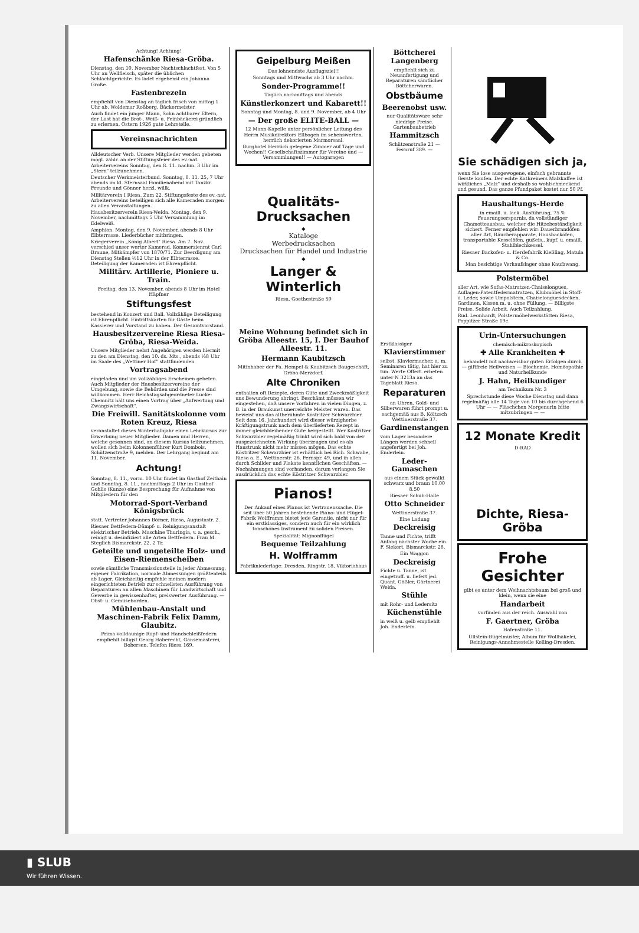Achtung! Achtung!
Hafenschänke Riesa-Gröba.
Dienstag, den 10. November Nachtschlachtfest. Von 5 Uhr an Wellfleisch, später die üblichen Schlachtgerichte. Es ladet ergebenst ein Johanna Große.
Fastenbrezeln
empfiehlt von Dienstag an täglich frisch von mittag 1 Uhr ab. Woldemar Roßberg, Bäckermeister.
Auch findet ein junger Mann, Sohn achtbarer Eltern, der Lust hat die Brot-, Weiß- u. Feinbäckerei gründlich zu erlernen, Ostern 1926 gute Lehrstelle.
Vereinsnachrichten
Alldeutscher Verb. Unsere Mitglieder werden gebeten mögl. zahlr. an der Stiftungsfeier des ev.-nat. Arbeitervereins Sonntag, den 8. 11. nachm. 3 Uhr im „Stern" teilzunehmen.
Deutscher Werkmeisterbund. Sonntag, 8. 11. 25, 7 Uhr abends im kl. Sternsaal Familienabend mit Tanzkr. Freunde und Gönner herzl. willk.
Militärverein I Riesa. Zum 22. Stiftungsfeste des ev.-nat. Arbeitervereins beteiligen sich alle Kameraden morgen zu allen Veranstaltungen.
Hausbesitzerverein Riesa-Weida. Montag, den 9. November, nachmittags 5 Uhr Versammlung im Edelweiß.
Amphion. Montag, den 9. November, abends 8 Uhr Elbterrasse. Liederbücher mitbringen.
Kriegerverein „König Albert" Riesa. Am 7. Nov. verschied unser werter Kamerad, Kommerzienrat Carl Braune, Mitkämpfer von 1870/71. Zur Beerdigung am Dienstag Stellen ½12 Uhr in der Elbterrasse. Beteiligung der Kameraden ist Ehrenpflicht.
Militärv. Artillerie, Pioniere u. Train.
Freitag, den 13. November, abends 8 Uhr im Hotel Häpfner
Stiftungsfest
bestehend in Konzert und Ball. Vollzählige Beteiligung ist Ehrenpflicht. Eintrittskarten für Gäste beim Kassierer und Vorstand zu haben. Der Gesamtvorstand.
Hausbesitzervereine Riesa Riesa-Gröba, Riesa-Weida.
Unsere Mitglieder nebst Angehörigen werden hiermit zu den am Dienstag, den 10. ds. Mts., abends ½8 Uhr im Saale des „Wettiner Hof" stattfindenden
Vortragsabend
eingeladen und um vollzähliges Erscheinen gebeten. Auch Mitglieder der Hausbesitzervereine der Umgebung, sowie die Behörden und die Presse sind willkommen. Herr Reichstagsabgeordneter Lucke-Chemnitz hält uns einen Vortrag über „Aufwertung und Zwangswirtschaft".
Die Freiwill. Sanitätskolonne vom Roten Kreuz, Riesa
veranstaltet dieses Winterhalbjahr einen Lehrkursus zur Erwerbung neuer Mitglieder. Damen und Herren, welche gesonnen sind, an diesem Kursus teilzunehmen, wollen sich beim Kolonnenführer Kurt Dombois, Schützenstraße 9, melden. Der Lehrgang beginnt am 11. November.
Achtung!
Sonntag, 8. 11., vorm. 10 Uhr findet im Gasthof Zeithain und Sonntag, 8. 11., nachmittags 2 Uhr im Gasthof Gohlis (Kunze) eine Besprechung für Aufnahme von Mitgliedern für den
Motorrad-Sport-Verband Königsbrück
statt. Vertreter Johannes Börner, Riesa, Augustastr. 2.
Riesaer Bettfedern-Dämpf- u. Reinigungsanstalt elektrischer Betrieb. Maschine Thuringia, v. a. gesch., reinigt u. desinfiziert alle Arten Bettfedern. Frau M. Steglich Bismarckstr. 22, 2 Tr.
Geteilte und ungeteilte Holz- und Eisen-Riemenscheiben
sowie sämtliche Transmissionsteile in jeder Abmessung, eigener Fabrikation, normale Abmessungen größtenteils ab Lager. Gleichzeitig empfehle meinen modern eingerichteten Betrieb zur schnellsten Ausführung von Reparaturen an allen Maschinen für Landwirtschaft und Gewerbe in gewissenhafter, preiswerter Ausführung. — Obst- u. Gemüsehorden.
Mühlenbau-Anstalt und Maschinen-Fabrik Felix Damm, Glaubitz.
Prima volldaunige Rupf- und Handschleißfedern empfiehlt billigst Georg Haberecht, Gänsemästerei, Bobersen. Telefon Riesa 169.
Geipelburg Meißen
Das lohnendste Ausflugsziel!!
Sonntags und Mittwochs ab 3 Uhr nachm.
Sonder-Programme!!
Täglich nachmittags und abends
Künstlerkonzert und Kabarett!!
Sonntag und Montag, 8. und 9. November, ab 4 Uhr
— Der große ELITE-BALL —
12 Mann-Kapelle unter persönlicher Leitung des Herrn Musikdirektors Ellbogen im sehenswerten, herrlich dekorierten Marmorsaal.
Burghotel Herrlich gelegene Zimmer auf Tage und Wochen!! Gesellschaftszimmer für Vereine und — Versammlungen!! — Autogaragen
Qualitäts-Drucksachen
◆
Kataloge
Werbedrucksachen
Drucksachen für Handel und Industrie
◆
Langer & Winterlich
Riesa, Goethestraße 59
Meine Wohnung befindet sich in Gröba Alleestr. 15, I. Der Bauhof Alleestr. 11.
Hermann Kaubitzsch
Mitinhaber der Fa. Hempel & Kaubitzsch Baugeschäft, Gröba-Merzdorf.
Alte Chroniken
enthalten oft Rezepte, deren Güte und Zweckmäßigkeit uns Bewunderung abringt. Beschämt müssen wir eingestehen, daß unsere Vorfahren in vielen Dingen, z. B. in der Braukunst unerreichte Meister waren. Das beweist uns das altberühmte Köstritzer Schwarzbier. Seit dem 16. Jahrhundert wird dieser würzigherbe Kräftigungstrunk nach dem überlieferten Rezept in immer gleichbleibender Güte hergestellt. Wer Köstritzer Schwarzbier regelmäßig trinkt wird sich bald von der ausgezeichneten Wirkung überzeugen und es als Haustrunk nicht mehr missen mögen. Das echte Köstritzer Schwarzbier ist erhältlich bei Rich. Schwabe, Riesa a. E., Wettinerstr. 26, Fernspr. 49, und in allen durch Schilder und Plakate kenntlichen Geschäften. — Nachahmungen sind vorhanden, darum verlangen Sie ausdrücklich das echte Köstritzer Schwarzbier.
Pianos!
Der Ankauf eines Pianos ist Vertrauenssache. Die seit über 50 Jahren bestehende Piano- und Flügel-Fabrik Wolfframm bietet jede Garantie, nicht nur für ein erstklassiges, sondern auch für ein wirklich tonschönes Instrument zu soliden Preisen.
Spezialität: Mignonflügel
Bequeme Teilzahlung
H. Wolfframm
Fabrikniederlage: Dresden, Ringstr. 18, Viktoriahaus
Böttcherei Langenberg
empfiehlt sich zu Neuanfertigung und Reparaturen sämtlicher Böttcherwaren.
Obstbäume
Beerenobst usw.
nur Qualitätsware sehr niedrige Preise. Gartenbaubetrieb
Hammitzsch
Schützenstraße 21 — Fernruf 389. —
Erstklassiger
Klavierstimmer
selbst. Klaviermacher, a. m. Seminaren tätig, hat hier zu tun. Werte Offert. erbeten unter N 3213a an das Tageblatt Riesa.
Reparaturen
an Uhren, Gold- und Silberwaren führt prompt u. sachgemäß aus B. Költzsch Wettinerstraße 37.
Gardinenstangen
vom Lager besondere Längen werden schnell angefertigt bei Joh. Enderlein.
Leder-Gamaschen
aus einem Stück gewalkt schwarz und braun 10.00 8.50
Riesaer Schuh-Halle
Otto Schneider
Wettinerstraße 37.
Eine Ladung
Deckreisig
Tanne und Fichte, trifft Anfang nächster Woche ein. F. Siekert, Bismarckstr. 28.
Ein Waggon
Deckreisig
Fichte u. Tanne, ist eingetroff. u. liefert jed. Quant. Gößler, Gärtnerei Weida.
Stühle
mit Rohr- und Ledersitz
Küchenstühle
in weiß u. gelb empfiehlt Joh. Enderlein.
Sie schädigen sich ja,
wenn Sie lose ausgewogene, einfach gebrannte Gerste kaufen. Der echte Kathreiners Malzkaffee ist wirkliches „Malz" und deshalb so wohlschmeckend und gesund. Das ganze Pfundpaket kostet nur 50 Pf.
Haushaltungs-Herde
in emaill. u. lack. Ausführung, 75 % Feuerungsersparnis, da vollständiger Chamotteausbau, welcher die Hitzebeständigkeit sichert. Ferner empfehlen wir: Dauerbrandöfen aller Art, Räucherapparate, Hausbacköfen, transportable Kesselöfen, gußeis., kupf. u. emaill. Stahlblechkessel.
Riesaer Backofen- u. Herdefabrik Kießling, Matula & Co.
Man besichtige Verkaufslager ohne Kaufzwang.
Polstermöbel
aller Art, wie Sofas-Matratzen-Chaiselongues, Auflagen-Patentfedermatratzen, Klubmöbel in Stoff- u. Leder, sowie Umpolstern, Chaiselonguesdecken, Gardinen, Kissen m. u. ohne Füllung. — Billigste Preise, Solide Arbeit. Auch Teilzahlung.
Rud. Leonhardt, Polstermöbelwerkstätten Riesa, Poppitzer Straße 19c.
Urin-Untersuchungen
chemisch-mikroskopisch
✚ Alle Krankheiten ✚
behandelt mit nachweisbar guten Erfolgen durch — giftfreie Heilweisen — Biochemie, Homöopathie und Naturheilkunde
J. Hahn, Heilkundiger
am Technikum Nr. 3
Sprechstunde diese Woche Dienstag und dann regelmäßig alle 14 Tage von 10 bis durchgehend 6 Uhr — — Fläschchen Morgenurin bitte mitzubringen — —
12 Monate Kredit
D-RAD
Dichte, Riesa-Gröba
Frohe Gesichter
gibt es unter dem Weihnachtsbaum bei groß und klein, wenn sie eine
Handarbeit
vorfinden aus der reich. Auswahl von
F. Gaertner, Gröba
Hafenstraße 11.
Ullstein-Bügelmuster, Album für Wollhäkelei, Reinigungs-Annahmestelle Kelling-Dresden.
▮ SLUB
Wir führen Wissen.